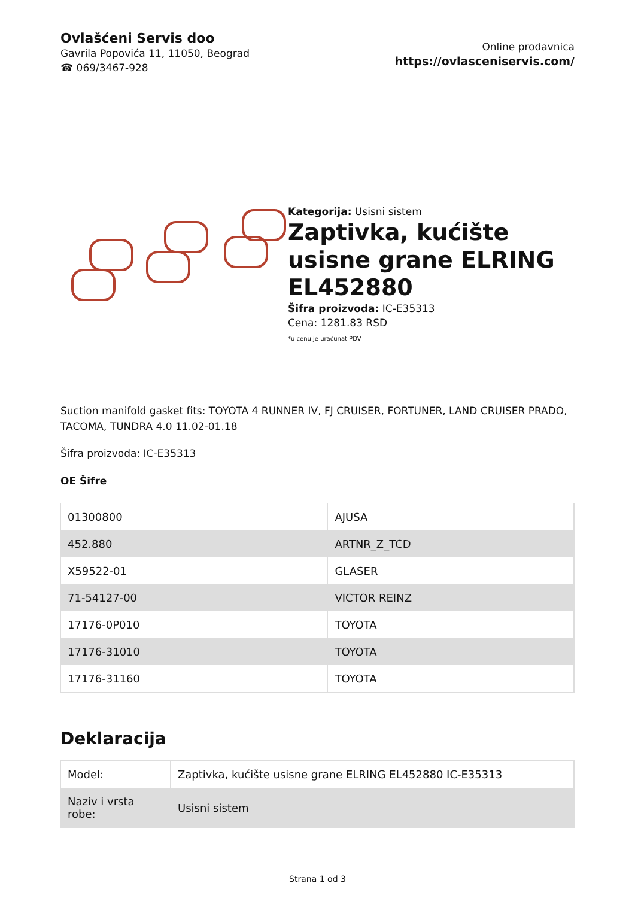Ovlašćeni Servis doo
Gavrila Popovića 11, 11050, Beograd
☎ 069/3467-928
Online prodavnica
https://ovlasceniservis.com/
Kategorija: Usisni sistem
Zaptivka, kućište usisne grane ELRING EL452880
Šifra proizvoda: IC-E35313
Cena: 1281.83 RSD
*u cenu je uračunat PDV
Suction manifold gasket fits: TOYOTA 4 RUNNER IV, FJ CRUISER, FORTUNER, LAND CRUISER PRADO, TACOMA, TUNDRA 4.0 11.02-01.18
Šifra proizvoda: IC-E35313
OE Šifre
| 01300800 | AJUSA |
| 452.880 | ARTNR_Z_TCD |
| X59522-01 | GLASER |
| 71-54127-00 | VICTOR REINZ |
| 17176-0P010 | TOYOTA |
| 17176-31010 | TOYOTA |
| 17176-31160 | TOYOTA |
Deklaracija
| Model: | Zaptivka, kućište usisne grane ELRING EL452880 IC-E35313 |
| Naziv i vrsta robe: | Usisni sistem |
Strana 1 od 3